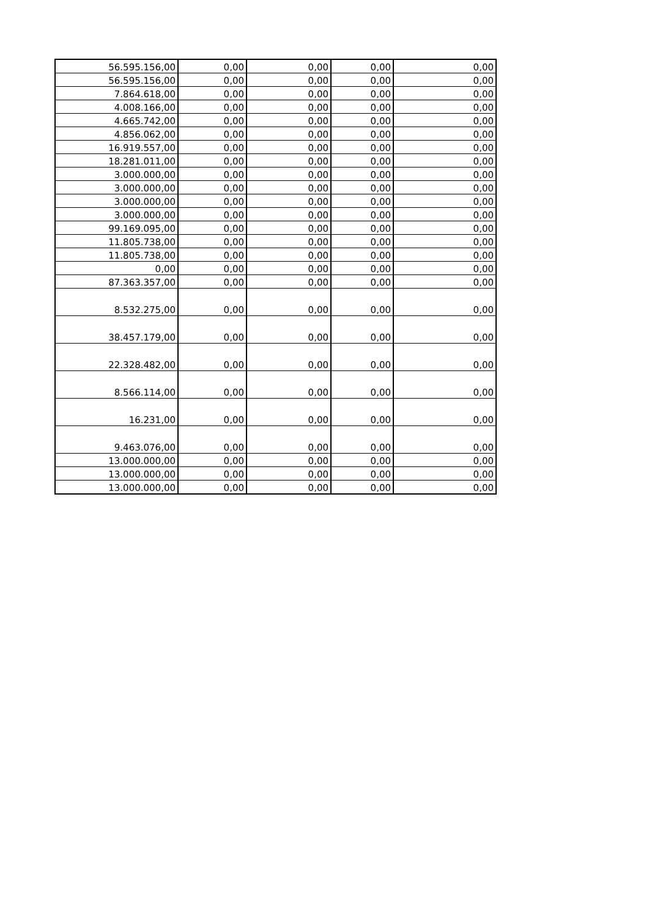| 56.595.156,00 | 0,00 | 0,00 | 0,00 | 0,00 |
| 56.595.156,00 | 0,00 | 0,00 | 0,00 | 0,00 |
| 7.864.618,00 | 0,00 | 0,00 | 0,00 | 0,00 |
| 4.008.166,00 | 0,00 | 0,00 | 0,00 | 0,00 |
| 4.665.742,00 | 0,00 | 0,00 | 0,00 | 0,00 |
| 4.856.062,00 | 0,00 | 0,00 | 0,00 | 0,00 |
| 16.919.557,00 | 0,00 | 0,00 | 0,00 | 0,00 |
| 18.281.011,00 | 0,00 | 0,00 | 0,00 | 0,00 |
| 3.000.000,00 | 0,00 | 0,00 | 0,00 | 0,00 |
| 3.000.000,00 | 0,00 | 0,00 | 0,00 | 0,00 |
| 3.000.000,00 | 0,00 | 0,00 | 0,00 | 0,00 |
| 3.000.000,00 | 0,00 | 0,00 | 0,00 | 0,00 |
| 99.169.095,00 | 0,00 | 0,00 | 0,00 | 0,00 |
| 11.805.738,00 | 0,00 | 0,00 | 0,00 | 0,00 |
| 11.805.738,00 | 0,00 | 0,00 | 0,00 | 0,00 |
| 0,00 | 0,00 | 0,00 | 0,00 | 0,00 |
| 87.363.357,00 | 0,00 | 0,00 | 0,00 | 0,00 |
| 8.532.275,00 | 0,00 | 0,00 | 0,00 | 0,00 |
| 38.457.179,00 | 0,00 | 0,00 | 0,00 | 0,00 |
| 22.328.482,00 | 0,00 | 0,00 | 0,00 | 0,00 |
| 8.566.114,00 | 0,00 | 0,00 | 0,00 | 0,00 |
| 16.231,00 | 0,00 | 0,00 | 0,00 | 0,00 |
| 9.463.076,00 | 0,00 | 0,00 | 0,00 | 0,00 |
| 13.000.000,00 | 0,00 | 0,00 | 0,00 | 0,00 |
| 13.000.000,00 | 0,00 | 0,00 | 0,00 | 0,00 |
| 13.000.000,00 | 0,00 | 0,00 | 0,00 | 0,00 |